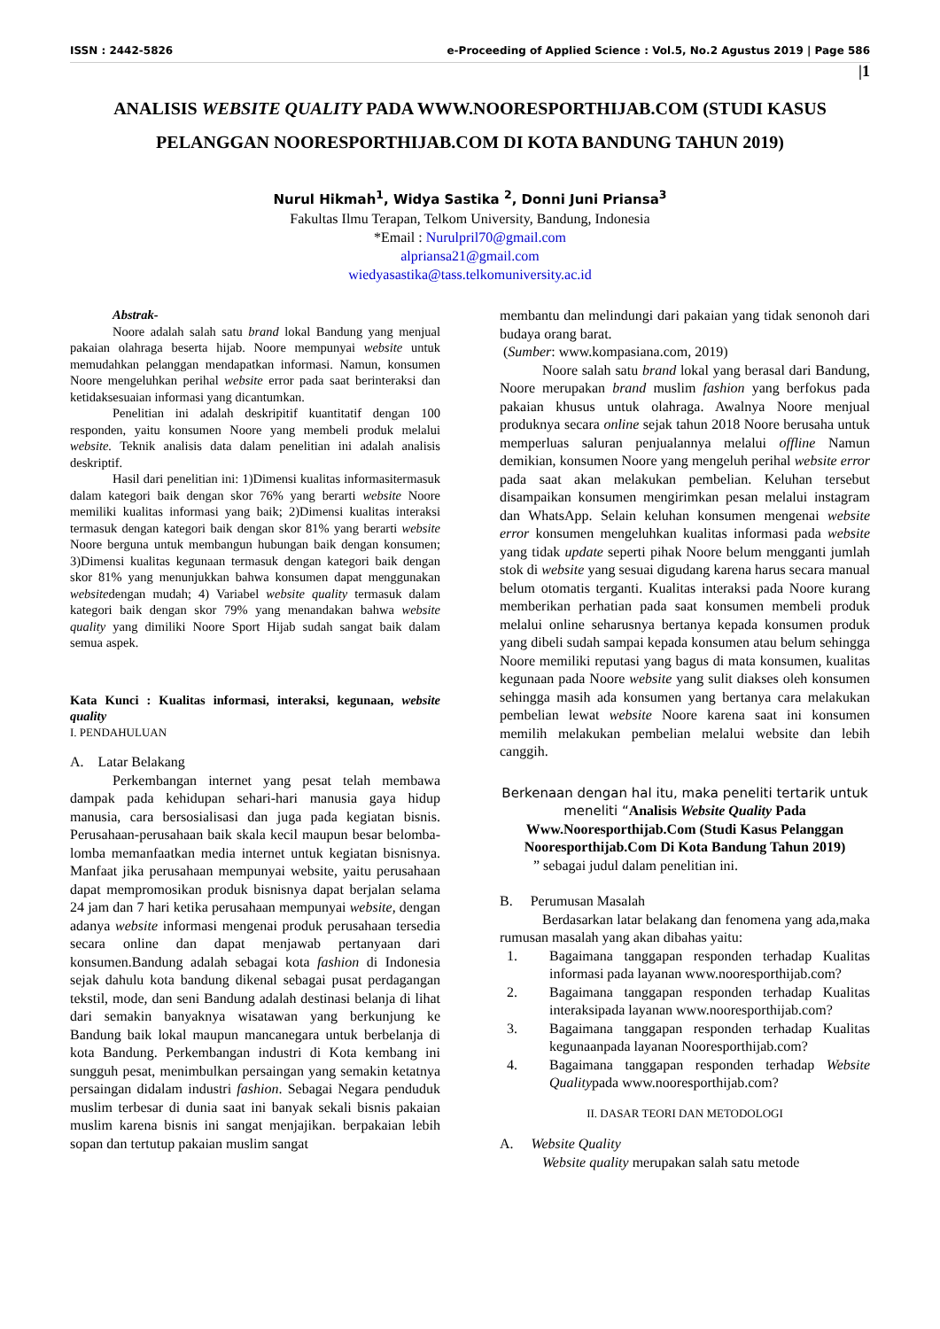ISSN : 2442-5826 e-Proceeding of Applied Science : Vol.5, No.2 Agustus 2019 | Page 586
|1
ANALISIS WEBSITE QUALITY PADA WWW.NOORESPORTHIJAB.COM (STUDI KASUS PELANGGAN NOORESPORTHIJAB.COM DI KOTA BANDUNG TAHUN 2019)
Nurul Hikmah<sup>1</sup>, Widya Sastika <sup>2</sup>, Donni Juni Priansa<sup>3</sup>
Fakultas Ilmu Terapan, Telkom University, Bandung, Indonesia
*Email : Nurulpril70@gmail.com
alpriansa21@gmail.com
wiedyasastika@tass.telkomuniversity.ac.id
Abstrak-
Noore adalah salah satu brand lokal Bandung yang menjual pakaian olahraga beserta hijab. Noore mempunyai website untuk memudahkan pelanggan mendapatkan informasi. Namun, konsumen Noore mengeluhkan perihal website error pada saat berinteraksi dan ketidaksesuaian informasi yang dicantumkan.
Penelitian ini adalah deskripitif kuantitatif dengan 100 responden, yaitu konsumen Noore yang membeli produk melalui website. Teknik analisis data dalam penelitian ini adalah analisis deskriptif.
Hasil dari penelitian ini: 1)Dimensi kualitas informasitermasuk dalam kategori baik dengan skor 76% yang berarti website Noore memiliki kualitas informasi yang baik; 2)Dimensi kualitas interaksi termasuk dengan kategori baik dengan skor 81% yang berarti website Noore berguna untuk membangun hubungan baik dengan konsumen; 3)Dimensi kualitas kegunaan termasuk dengan kategori baik dengan skor 81% yang menunjukkan bahwa konsumen dapat menggunakan websitedengan mudah; 4) Variabel website quality termasuk dalam kategori baik dengan skor 79% yang menandakan bahwa website quality yang dimiliki Noore Sport Hijab sudah sangat baik dalam semua aspek.
Kata Kunci : Kualitas informasi, interaksi, kegunaan, website quality
I. PENDAHULUAN
A. Latar Belakang
Perkembangan internet yang pesat telah membawa dampak pada kehidupan sehari-hari manusia gaya hidup manusia, cara bersosialisasi dan juga pada kegiatan bisnis. Perusahaan-perusahaan baik skala kecil maupun besar belomba-lomba memanfaatkan media internet untuk kegiatan bisnisnya. Manfaat jika perusahaan mempunyai website, yaitu perusahaan dapat mempromosikan produk bisnisnya dapat berjalan selama 24 jam dan 7 hari ketika perusahaan mempunyai website, dengan adanya website informasi mengenai produk perusahaan tersedia secara online dan dapat menjawab pertanyaan dari konsumen.Bandung adalah sebagai kota fashion di Indonesia sejak dahulu kota bandung dikenal sebagai pusat perdagangan tekstil, mode, dan seni Bandung adalah destinasi belanja di lihat dari semakin banyaknya wisatawan yang berkunjung ke Bandung baik lokal maupun mancanegara untuk berbelanja di kota Bandung. Perkembangan industri di Kota kembang ini sungguh pesat, menimbulkan persaingan yang semakin ketatnya persaingan didalam industri fashion. Sebagai Negara penduduk muslim terbesar di dunia saat ini banyak sekali bisnis pakaian muslim karena bisnis ini sangat menjajikan. berpakaian lebih sopan dan tertutup pakaian muslim sangat
membantu dan melindungi dari pakaian yang tidak senonoh dari budaya orang barat.
(Sumber: www.kompasiana.com, 2019)
Noore salah satu brand lokal yang berasal dari Bandung, Noore merupakan brand muslim fashion yang berfokus pada pakaian khusus untuk olahraga. Awalnya Noore menjual produknya secara online sejak tahun 2018 Noore berusaha untuk memperluas saluran penjualannya melalui offline Namun demikian, konsumen Noore yang mengeluh perihal website error pada saat akan melakukan pembelian. Keluhan tersebut disampaikan konsumen mengirimkan pesan melalui instagram dan WhatsApp. Selain keluhan konsumen mengenai website error konsumen mengeluhkan kualitas informasi pada website yang tidak update seperti pihak Noore belum mengganti jumlah stok di website yang sesuai digudang karena harus secara manual belum otomatis terganti. Kualitas interaksi pada Noore kurang memberikan perhatian pada saat konsumen membeli produk melalui online seharusnya bertanya kepada konsumen produk yang dibeli sudah sampai kepada konsumen atau belum sehingga Noore memiliki reputasi yang bagus di mata konsumen, kualitas kegunaan pada Noore website yang sulit diakses oleh konsumen sehingga masih ada konsumen yang bertanya cara melakukan pembelian lewat website Noore karena saat ini konsumen memilih melakukan pembelian melalui website dan lebih canggih.
Berkenaan dengan hal itu, maka peneliti tertarik untuk meneliti “Analisis Website Quality Pada Www.Nooresporthijab.Com (Studi Kasus Pelanggan Nooresporthijab.Com Di Kota Bandung Tahun 2019)
” sebagai judul dalam penelitian ini.
B. Perumusan Masalah
Berdasarkan latar belakang dan fenomena yang ada,maka rumusan masalah yang akan dibahas yaitu:
1. Bagaimana tanggapan responden terhadap Kualitas informasi pada layanan www.nooresporthijab.com?
2. Bagaimana tanggapan responden terhadap Kualitas interaksipada layanan www.nooresporthijab.com?
3. Bagaimana tanggapan responden terhadap Kualitas kegunaanpada layanan Nooresporthijab.com?
4. Bagaimana tanggapan responden terhadap Website Qualitypada www.nooresporthijab.com?
II. DASAR TEORI DAN METODOLOGI
A. Website Quality
Website quality merupakan salah satu metode